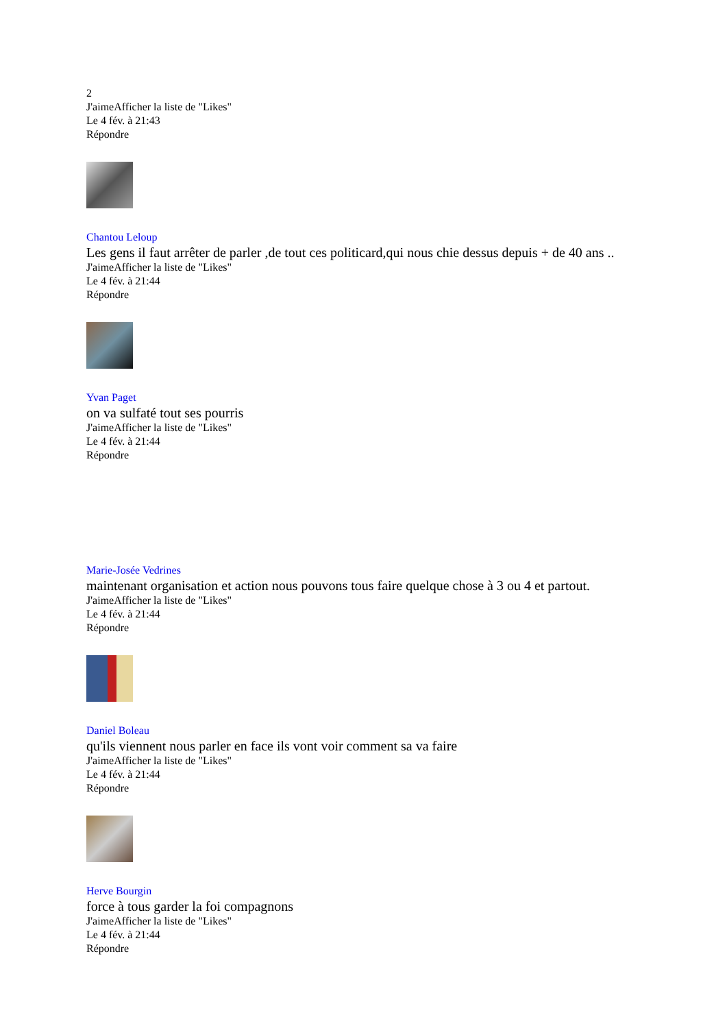2
J'aimeAfficher la liste de "Likes"
Le 4 fév. à 21:43
Répondre
Chantou Leloup
Les gens il faut arrêter de parler ,de tout ces politicard,qui nous chie dessus depuis + de 40 ans ..
J'aimeAfficher la liste de "Likes"
Le 4 fév. à 21:44
Répondre
Yvan Paget
on va sulfaté tout ses pourris
J'aimeAfficher la liste de "Likes"
Le 4 fév. à 21:44
Répondre
Marie-Josée Vedrines
maintenant organisation et action nous pouvons tous faire quelque chose à 3 ou 4 et partout.
J'aimeAfficher la liste de "Likes"
Le 4 fév. à 21:44
Répondre
Daniel Boleau
qu'ils viennent nous parler en face ils vont voir comment sa va faire
J'aimeAfficher la liste de "Likes"
Le 4 fév. à 21:44
Répondre
Herve Bourgin
force à tous garder la foi compagnons
J'aimeAfficher la liste de "Likes"
Le 4 fév. à 21:44
Répondre